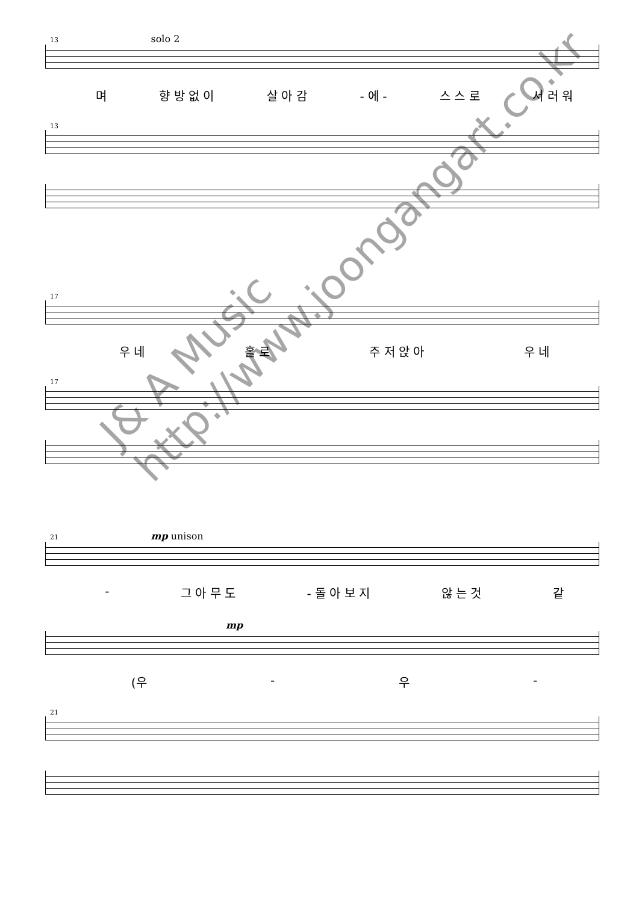13 solo 2
며 향 방 없 이 살 아 감 - 에 - 스 스 로 서 러 워
13
17
우 네 홀 로 주 저 앉 아 우 네
17
21 mp unison
- 그 아 무 도 - 돌 아 보 지 않 는 것 같
mp
(우 - 우 -
21
J& A Music
http://www.joongangart.co.kr